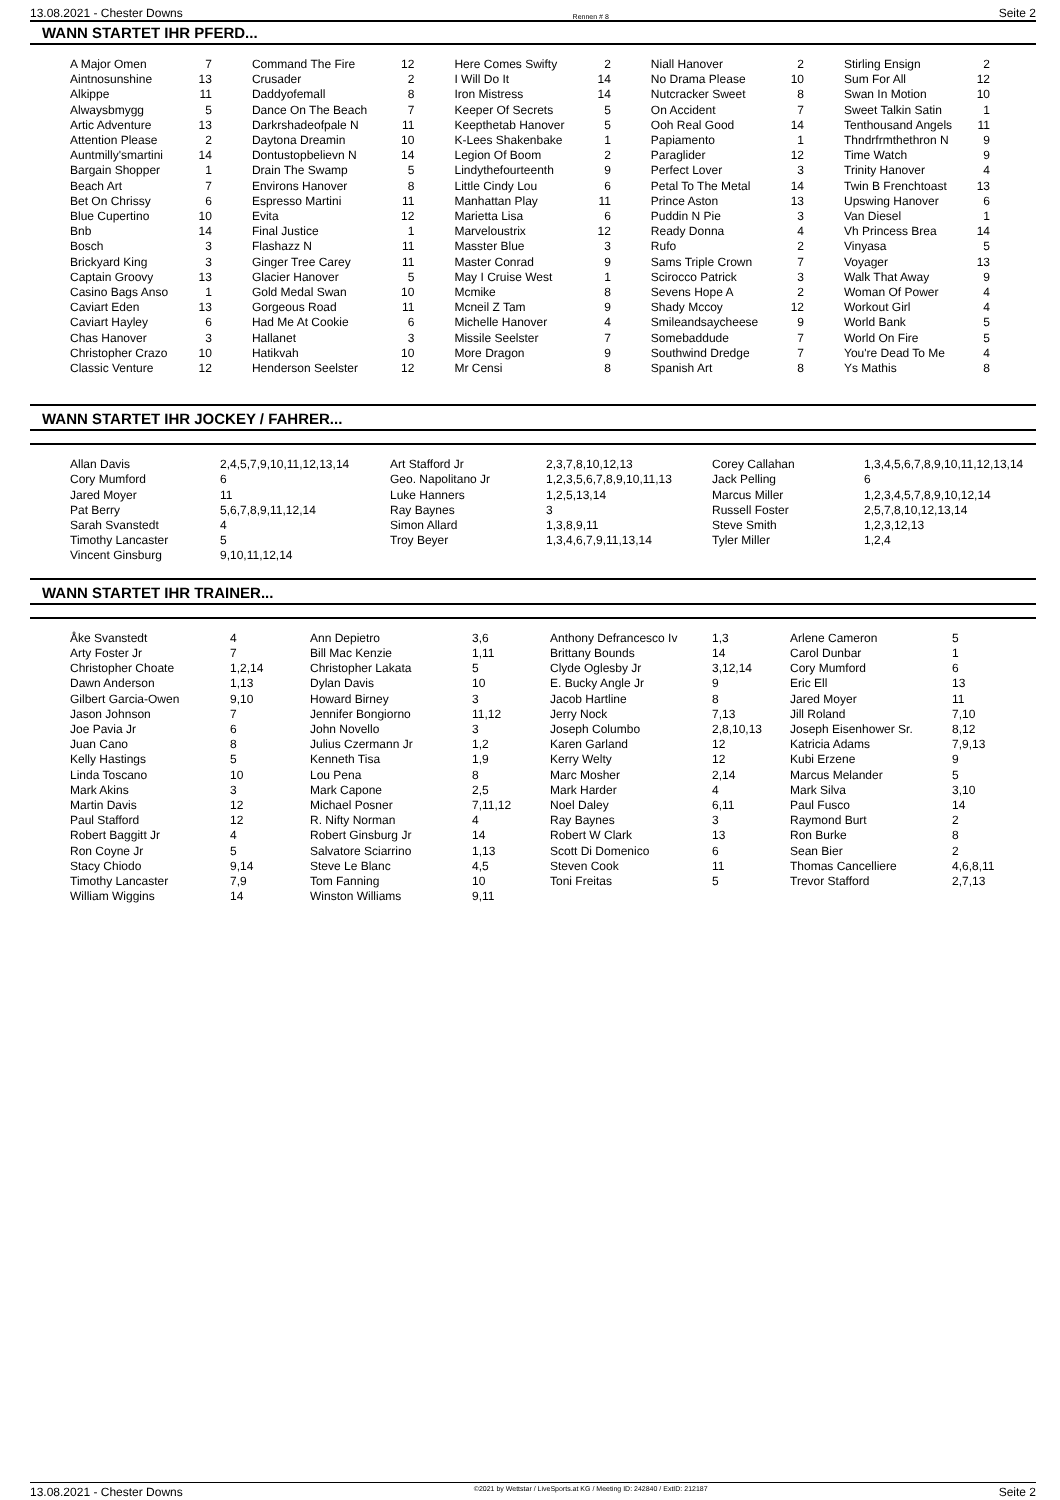13.08.2021 - Chester Downs Rennen # 8 Seite 2
WANN STARTET IHR PFERD...
| A Major Omen Aintnosunshine Alkippe Alwaysbmygg Artic Adventure Attention Please Auntmilly'smartini Bargain Shopper Beach Art Bet On Chrissy Blue Cupertino Bnb Bosch Brickyard King Captain Groovy Casino Bags Anso Caviart Eden Caviart Hayley Chas Hanover Christopher Crazo Classic Venture | 7 13 11 5 13 2 14 1 7 6 10 14 3 3 13 1 13 6 3 10 12 | Command The Fire Crusader Daddyofemall Dance On The Beach Darkrshadeofpale N Daytona Dreamin Dontustopbelievn N Drain The Swamp Environs Hanover Espresso Martini Evita Final Justice Flashazz N Ginger Tree Carey Glacier Hanover Gold Medal Swan Gorgeous Road Had Me At Cookie Hallanet Hatikvah Henderson Seelster | 12 2 8 7 11 10 14 5 8 11 12 1 11 11 5 10 11 6 3 10 12 | Here Comes Swifty I Will Do It Iron Mistress Keeper Of Secrets Keepthetab Hanover K-Lees Shakenbake Legion Of Boom Lindythefourteenth Little Cindy Lou Manhattan Play Marietta Lisa Marveloustrix Masster Blue Master Conrad May I Cruise West Mcmike Mcneil Z Tam Michelle Hanover Missile Seelster More Dragon Mr Censi | 2 14 14 5 5 1 2 9 6 11 6 12 3 9 1 8 9 4 7 9 8 | Niall Hanover No Drama Please Nutcracker Sweet On Accident Ooh Real Good Papiamento Paraglider Perfect Lover Petal To The Metal Prince Aston Puddin N Pie Ready Donna Rufo Sams Triple Crown Scirocco Patrick Sevens Hope A Shady Mccoy Smileandsaycheese Somebaddude Southwind Dredge Spanish Art | 2 10 8 7 14 1 12 3 14 13 3 4 2 7 3 2 12 9 7 7 8 | Stirling Ensign Sum For All Swan In Motion Sweet Talkin Satin Tenthousand Angels Thndrfrmthethron N Time Watch Trinity Hanover Twin B Frenchtoast Upswing Hanover Van Diesel Vh Princess Brea Vinyasa Voyager Walk That Away Woman Of Power Workout Girl World Bank World On Fire You're Dead To Me Ys Mathis | 2 12 10 1 11 9 9 4 13 6 1 14 5 13 9 4 4 5 5 4 8 |
WANN STARTET IHR JOCKEY / FAHRER...
| Allan Davis Cory Mumford Jared Moyer Pat Berry Sarah Svanstedt Timothy Lancaster Vincent Ginsburg | 2,4,5,7,9,10,11,12,13,14 6 11 5,6,7,8,9,11,12,14 4 5 9,10,11,12,14 | Art Stafford Jr Geo. Napolitano Jr Luke Hanners Ray Baynes Simon Allard Troy Beyer | 2,3,7,8,10,12,13 1,2,3,5,6,7,8,9,10,11,13 1,2,5,13,14 3 1,3,8,9,11 1,3,4,6,7,9,11,13,14 | Corey Callahan Jack Pelling Marcus Miller Russell Foster Steve Smith Tyler Miller | 1,3,4,5,6,7,8,9,10,11,12,13,14 6 1,2,3,4,5,7,8,9,10,12,14 2,5,7,8,10,12,13,14 1,2,3,12,13 1,2,4 |
WANN STARTET IHR TRAINER...
| Åke Svanstedt Arty Foster Jr Christopher Choate Dawn Anderson Gilbert Garcia-Owen Jason Johnson Joe Pavia Jr Juan Cano Kelly Hastings Linda Toscano Mark Akins Martin Davis Paul Stafford Robert Baggitt Jr Ron Coyne Jr Stacy Chiodo Timothy Lancaster William Wiggins | 4 7 1,2,14 1,13 9,10 7 6 8 5 10 3 12 12 4 5 9,14 7,9 14 | Ann Depietro Bill Mac Kenzie Christopher Lakata Dylan Davis Howard Birney Jennifer Bongiorno John Novello Julius Czermann Jr Kenneth Tisa Lou Pena Mark Capone Michael Posner R. Nifty Norman Robert Ginsburg Jr Salvatore Sciarrino Steve Le Blanc Tom Fanning Winston Williams | 3,6 1,11 5 10 3 11,12 3 1,2 1,9 8 2,5 7,11,12 4 14 1,13 4,5 10 9,11 | Anthony Defrancesco Iv Brittany Bounds Clyde Oglesby Jr E. Bucky Angle Jr Jacob Hartline Jerry Nock Joseph Columbo Karen Garland Kerry Welty Marc Mosher Mark Harder Noel Daley Ray Baynes Robert W Clark Scott Di Domenico Steven Cook Toni Freitas | 1,3 14 3,12,14 9 8 7,13 2,8,10,13 12 12 2,14 4 6,11 3 13 6 11 5 | Arlene Cameron Carol Dunbar Cory Mumford Eric Ell Jared Moyer Jill Roland Joseph Eisenhower Sr. Katricia Adams Kubi Erzene Marcus Melander Mark Silva Paul Fusco Raymond Burt Ron Burke Sean Bier Thomas Cancelliere Trevor Stafford | 5 1 6 13 11 7,10 8,12 7,9,13 9 5 3,10 14 2 8 2 4,6,8,11 2,7,13 |
13.08.2021 - Chester Downs ©2021 by Wettstar / LiveSports.at KG / Meeting ID: 242840 / ExtID: 212187 Seite 2